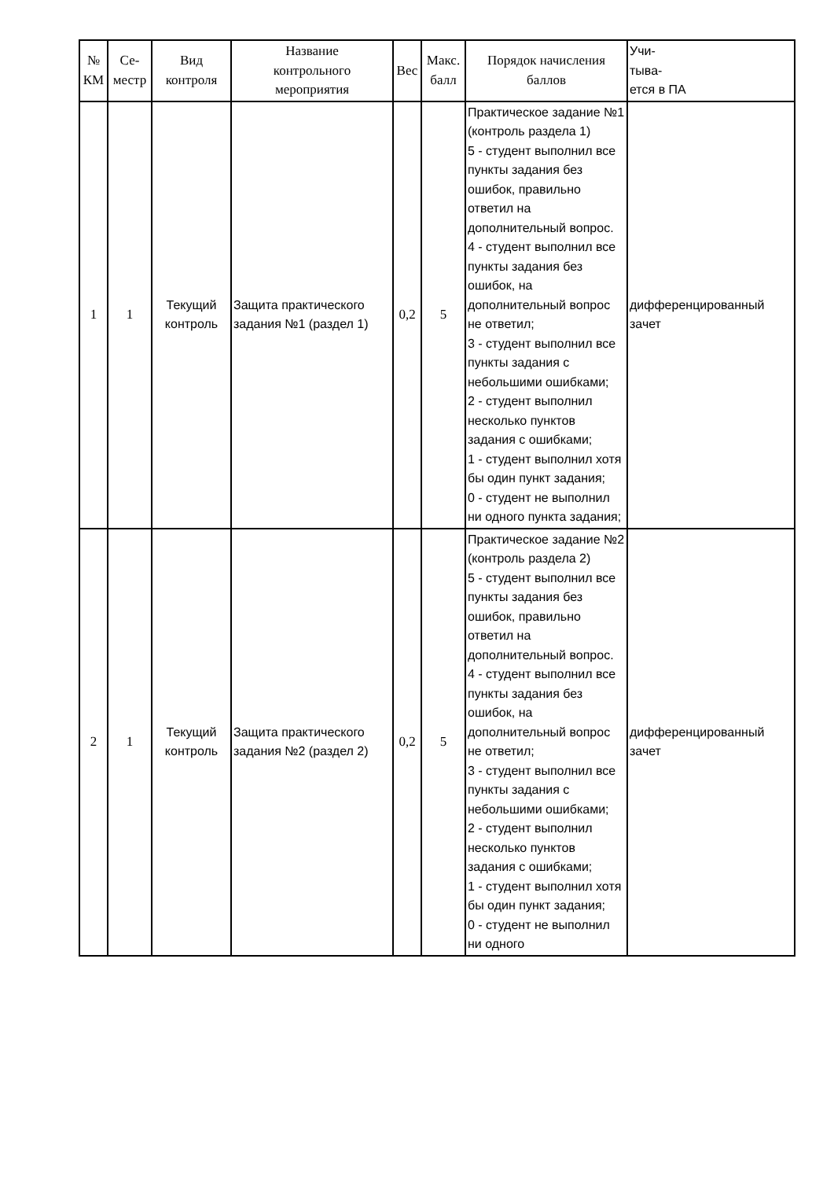| № КМ | Се- местр | Вид контроля | Название контрольного мероприятия | Вес | Макс. балл | Порядок начисления баллов | Учи- тыва- ется в ПА |
| --- | --- | --- | --- | --- | --- | --- | --- |
| 1 | 1 | Текущий контроль | Защита практического задания №1 (раздел 1) | 0,2 | 5 | Практическое задание №1 (контроль раздела 1) 5 - студент выполнил все пункты задания без ошибок, правильно ответил на дополнительный вопрос. 4 - студент выполнил все пункты задания без ошибок, на дополнительный вопрос не ответил; 3 - студент выполнил все пункты задания с небольшими ошибками; 2 - студент выполнил несколько пунктов задания с ошибками; 1 - студент выполнил хотя бы один пункт задания; 0 - студент не выполнил ни одного пункта задания; | дифференцированный зачет |
| 2 | 1 | Текущий контроль | Защита практического задания №2 (раздел 2) | 0,2 | 5 | Практическое задание №2 (контроль раздела 2) 5 - студент выполнил все пункты задания без ошибок, правильно ответил на дополнительный вопрос. 4 - студент выполнил все пункты задания без ошибок, на дополнительный вопрос не ответил; 3 - студент выполнил все пункты задания с небольшими ошибками; 2 - студент выполнил несколько пунктов задания с ошибками; 1 - студент выполнил хотя бы один пункт задания; 0 - студент не выполнил ни одного | дифференцированный зачет |